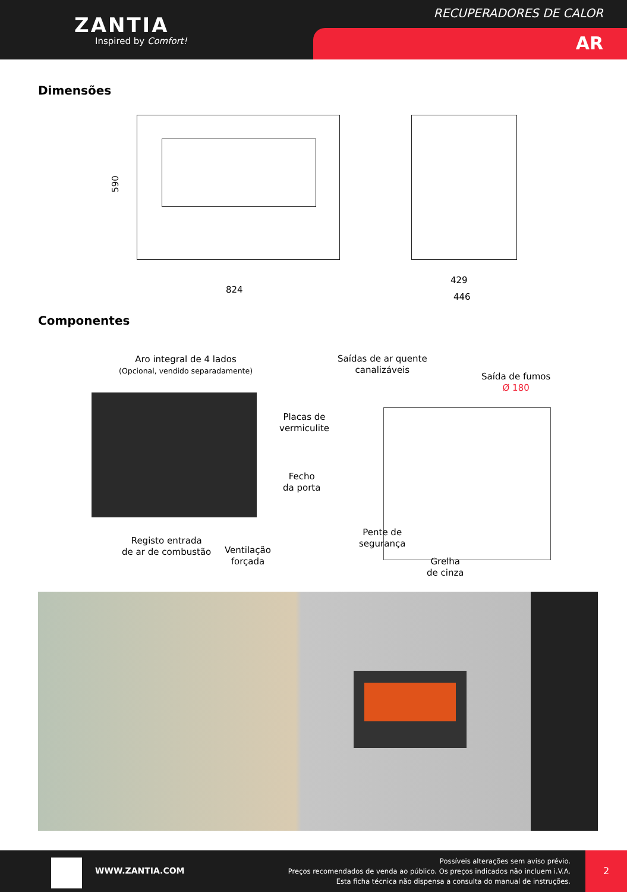ZANTIA
Inspired by Comfort!
RECUPERADORES DE CALOR
AR
Dimensões
590
824
429
446
Componentes
Aro integral de 4 lados
(Opcional, vendido separadamente)
Placas de
vermiculite
Fecho
da porta
Registo entrada
de ar de combustão
Ventilação
forçada
Saídas de ar quente
canalizáveis
Saída de fumos
Ø 180
Pente de
segurança
Grelha
de cinza
WWW.ZANTIA.COM
Possíveis alterações sem aviso prévio.
Preços recomendados de venda ao público. Os preços indicados não incluem i.V.A.
Esta ficha técnica não dispensa a consulta do manual de instruções.
2